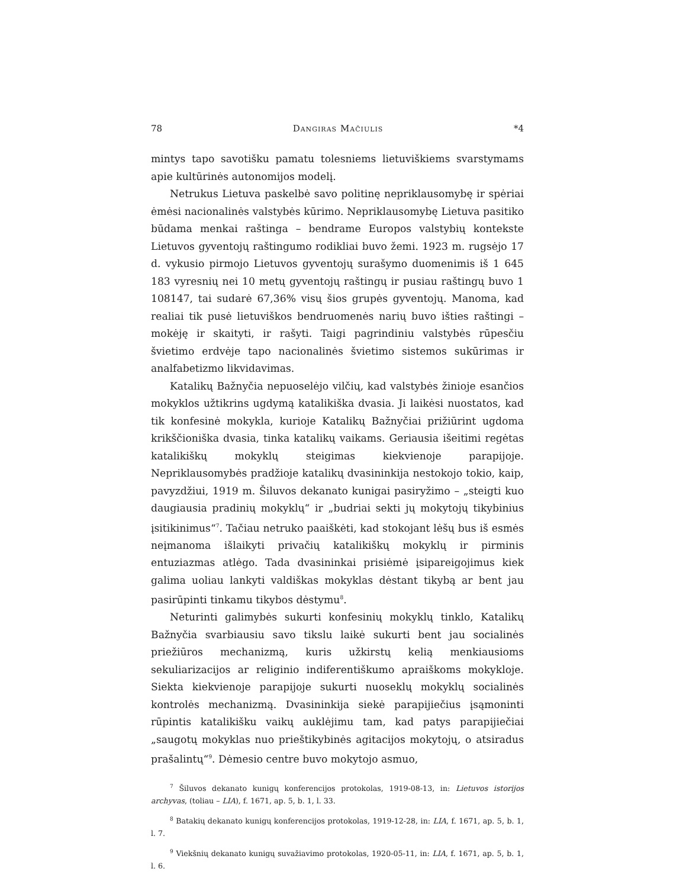78 Dangiras Mačiulis *4
mintys tapo savotišku pamatu tolesniems lietuviškiems svarstymams apie kultūrinės autonomijos modelį.
Netrukus Lietuva paskelbė savo politinę nepriklausomybę ir spėriai ėmėsi nacionalinės valstybės kūrimo. Nepriklausomybę Lietuva pasitiko būdama menkai raštinga – bendrame Europos valstybių kontekste Lietuvos gyventojų raštingumo rodikliai buvo žemi. 1923 m. rugsėjo 17 d. vykusio pirmojo Lietuvos gyventojų surašymo duomenimis iš 1 645 183 vyresnių nei 10 metų gyventojų raštingų ir pusiau raštingų buvo 1 108147, tai sudarė 67,36% visų šios grupės gyventojų. Manoma, kad realiai tik pusė lietuviškos bendruomenės narių buvo išties raštingi – mokėję ir skaityti, ir rašyti. Taigi pagrindiniu valstybės rūpesčiu švietimo erdvėje tapo nacionalinės švietimo sistemos sukūrimas ir analfabetizmo likvidavimas.
Katalikų Bažnyčia nepuoselėjo vilčių, kad valstybės žinioje esančios mokyklos užtikrins ugdymą katalikiška dvasia. Ji laikėsi nuostatos, kad tik konfesinė mokykla, kurioje Katalikų Bažnyčiai prižiūrint ugdoma krikščioniška dvasia, tinka katalikų vaikams. Geriausia išeitimi regėtas katalikiškų mokyklų steigimas kiekvienoje parapijoje. Nepriklausomybės pradžioje katalikų dvasininkija nestokojo tokio, kaip, pavyzdžiui, 1919 m. Šiluvos dekanato kunigai pasiryžimo – „steigti kuo daugiausia pradinių mokyklų“ ir „budriai sekti jų mokytojų tikybinius įsitikinimus“<sup>7</sup>. Tačiau netruko paaiškėti, kad stokojant lėšų bus iš esmės neįmanoma išlaikyti privačių katalikiškų mokyklų ir pirminis entuziazmas atlėgo. Tada dvasininkai prisiėmė įsipareigojimus kiek galima uoliau lankyti valdiškas mokyklas dėstant tikybą ar bent jau pasirūpinti tinkamu tikybos dėstymu<sup>8</sup>.
Neturinti galimybės sukurti konfesinių mokyklų tinklo, Katalikų Bažnyčia svarbiausiu savo tikslu laikė sukurti bent jau socialinės priežiūros mechanizmą, kuris užkirstų kelią menkiausioms sekuliarizacijos ar religinio indiferentiškumo apraiškoms mokykloje. Siekta kiekvienoje parapijoje sukurti nuoseklų mokyklų socialinės kontrolės mechanizmą. Dvasininkija siekė parapijiečius įsąmoninti rūpintis katalikišku vaikų auklėjimu tam, kad patys parapijiečiai „saugotų mokyklas nuo prieštikybinės agitacijos mokytojų, o atsiradus prašalintų“<sup>9</sup>. Dėmesio centre buvo mokytojo asmuo,
<sup>7</sup> Šiluvos dekanato kunigų konferencijos protokolas, 1919-08-13, in: Lietuvos istorijos archyvas, (toliau – LIA), f. 1671, ap. 5, b. 1, l. 33.
<sup>8</sup> Batakių dekanato kunigų konferencijos protokolas, 1919-12-28, in: LIA, f. 1671, ap. 5, b. 1, l. 7.
<sup>9</sup> Viekšnių dekanato kunigų suvažiavimo protokolas, 1920-05-11, in: LIA, f. 1671, ap. 5, b. 1, l. 6.